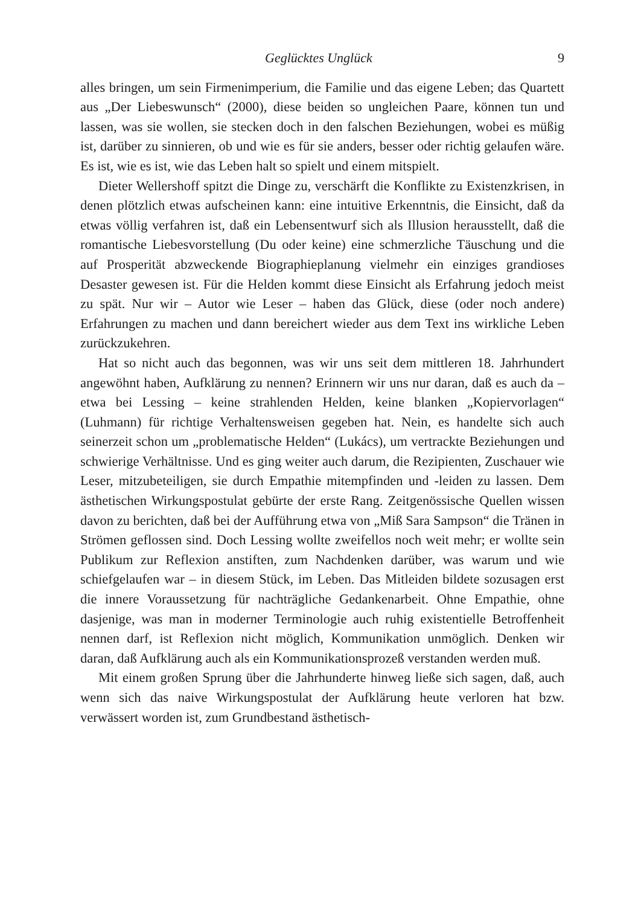Geglücktes Unglück 9
alles bringen, um sein Firmenimperium, die Familie und das eigene Leben; das Quartett aus „Der Liebeswunsch“ (2000), diese beiden so ungleichen Paare, können tun und lassen, was sie wollen, sie stecken doch in den falschen Beziehungen, wobei es müßig ist, darüber zu sinnieren, ob und wie es für sie anders, besser oder richtig gelaufen wäre. Es ist, wie es ist, wie das Leben halt so spielt und einem mitspielt.
Dieter Wellershoff spitzt die Dinge zu, verschärft die Konflikte zu Existenzkrisen, in denen plötzlich etwas aufscheinen kann: eine intuitive Erkenntnis, die Einsicht, daß da etwas völlig verfahren ist, daß ein Lebensentwurf sich als Illusion herausstellt, daß die romantische Liebesvorstellung (Du oder keine) eine schmerzliche Täuschung und die auf Prosperität abzweckende Biographieplanung vielmehr ein einziges grandioses Desaster gewesen ist. Für die Helden kommt diese Einsicht als Erfahrung jedoch meist zu spät. Nur wir – Autor wie Leser – haben das Glück, diese (oder noch andere) Erfahrungen zu machen und dann bereichert wieder aus dem Text ins wirkliche Leben zurückzukehren.
Hat so nicht auch das begonnen, was wir uns seit dem mittleren 18. Jahrhundert angewöhnt haben, Aufklärung zu nennen? Erinnern wir uns nur daran, daß es auch da – etwa bei Lessing – keine strahlenden Helden, keine blanken „Kopiervorlagen“ (Luhmann) für richtige Verhaltensweisen gegeben hat. Nein, es handelte sich auch seinerzeit schon um „problematische Helden“ (Lukács), um vertrackte Beziehungen und schwierige Verhältnisse. Und es ging weiter auch darum, die Rezipienten, Zuschauer wie Leser, mitzubeteiligen, sie durch Empathie mitempfinden und -leiden zu lassen. Dem ästhetischen Wirkungspostulat gebürte der erste Rang. Zeitgenössische Quellen wissen davon zu berichten, daß bei der Aufführung etwa von „Miß Sara Sampson“ die Tränen in Strömen geflossen sind. Doch Lessing wollte zweifellos noch weit mehr; er wollte sein Publikum zur Reflexion anstiften, zum Nachdenken darüber, was warum und wie schiefgelaufen war – in diesem Stück, im Leben. Das Mitleiden bildete sozusagen erst die innere Voraussetzung für nachträgliche Gedankenarbeit. Ohne Empathie, ohne dasjenige, was man in moderner Terminologie auch ruhig existentielle Betroffenheit nennen darf, ist Reflexion nicht möglich, Kommunikation unmöglich. Denken wir daran, daß Aufklärung auch als ein Kommunikationsprozeß verstanden werden muß.
Mit einem großen Sprung über die Jahrhunderte hinweg ließe sich sagen, daß, auch wenn sich das naive Wirkungspostulat der Aufklärung heute verloren hat bzw. verwässert worden ist, zum Grundbestand ästhetisch-